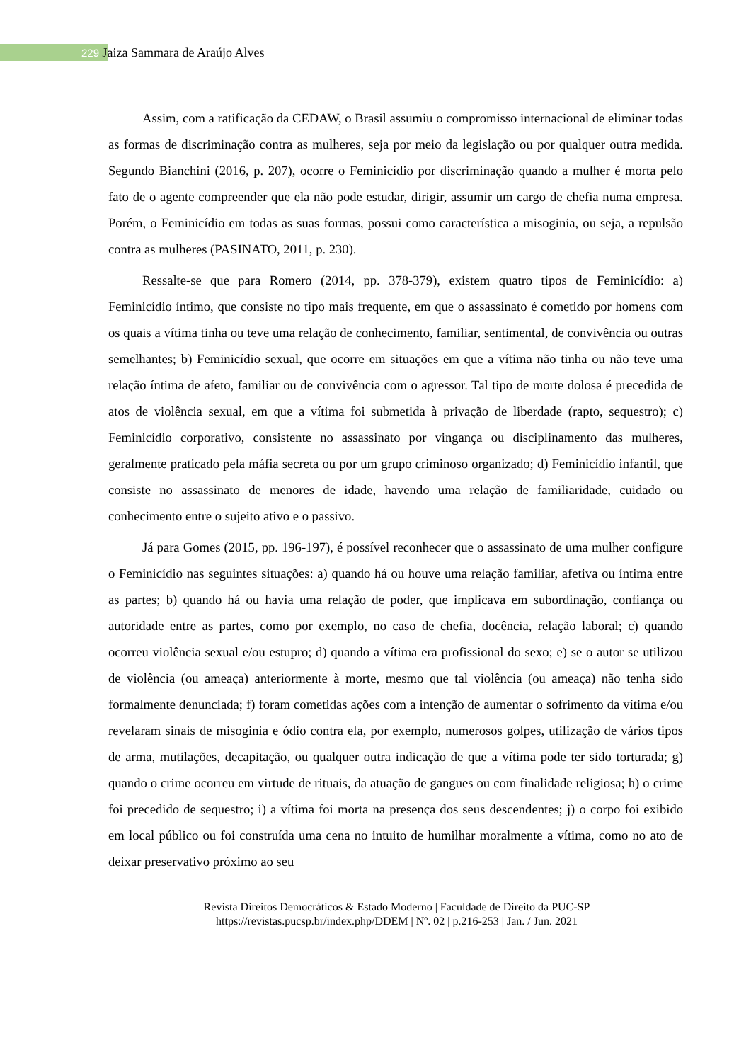229 Jaiza Sammara de Araújo Alves
Assim, com a ratificação da CEDAW, o Brasil assumiu o compromisso internacional de eliminar todas as formas de discriminação contra as mulheres, seja por meio da legislação ou por qualquer outra medida. Segundo Bianchini (2016, p. 207), ocorre o Feminicídio por discriminação quando a mulher é morta pelo fato de o agente compreender que ela não pode estudar, dirigir, assumir um cargo de chefia numa empresa. Porém, o Feminicídio em todas as suas formas, possui como característica a misoginia, ou seja, a repulsão contra as mulheres (PASINATO, 2011, p. 230).
Ressalte-se que para Romero (2014, pp. 378-379), existem quatro tipos de Feminicídio: a) Feminicídio íntimo, que consiste no tipo mais frequente, em que o assassinato é cometido por homens com os quais a vítima tinha ou teve uma relação de conhecimento, familiar, sentimental, de convivência ou outras semelhantes; b) Feminicídio sexual, que ocorre em situações em que a vítima não tinha ou não teve uma relação íntima de afeto, familiar ou de convivência com o agressor. Tal tipo de morte dolosa é precedida de atos de violência sexual, em que a vítima foi submetida à privação de liberdade (rapto, sequestro); c) Feminicídio corporativo, consistente no assassinato por vingança ou disciplinamento das mulheres, geralmente praticado pela máfia secreta ou por um grupo criminoso organizado; d) Feminicídio infantil, que consiste no assassinato de menores de idade, havendo uma relação de familiaridade, cuidado ou conhecimento entre o sujeito ativo e o passivo.
Já para Gomes (2015, pp. 196-197), é possível reconhecer que o assassinato de uma mulher configure o Feminicídio nas seguintes situações: a) quando há ou houve uma relação familiar, afetiva ou íntima entre as partes; b) quando há ou havia uma relação de poder, que implicava em subordinação, confiança ou autoridade entre as partes, como por exemplo, no caso de chefia, docência, relação laboral; c) quando ocorreu violência sexual e/ou estupro; d) quando a vítima era profissional do sexo; e) se o autor se utilizou de violência (ou ameaça) anteriormente à morte, mesmo que tal violência (ou ameaça) não tenha sido formalmente denunciada; f) foram cometidas ações com a intenção de aumentar o sofrimento da vítima e/ou revelaram sinais de misoginia e ódio contra ela, por exemplo, numerosos golpes, utilização de vários tipos de arma, mutilações, decapitação, ou qualquer outra indicação de que a vítima pode ter sido torturada; g) quando o crime ocorreu em virtude de rituais, da atuação de gangues ou com finalidade religiosa; h) o crime foi precedido de sequestro; i) a vítima foi morta na presença dos seus descendentes; j) o corpo foi exibido em local público ou foi construída uma cena no intuito de humilhar moralmente a vítima, como no ato de deixar preservativo próximo ao seu
Revista Direitos Democráticos & Estado Moderno | Faculdade de Direito da PUC-SP
https://revistas.pucsp.br/index.php/DDEM | Nº. 02 | p.216-253 | Jan. / Jun. 2021